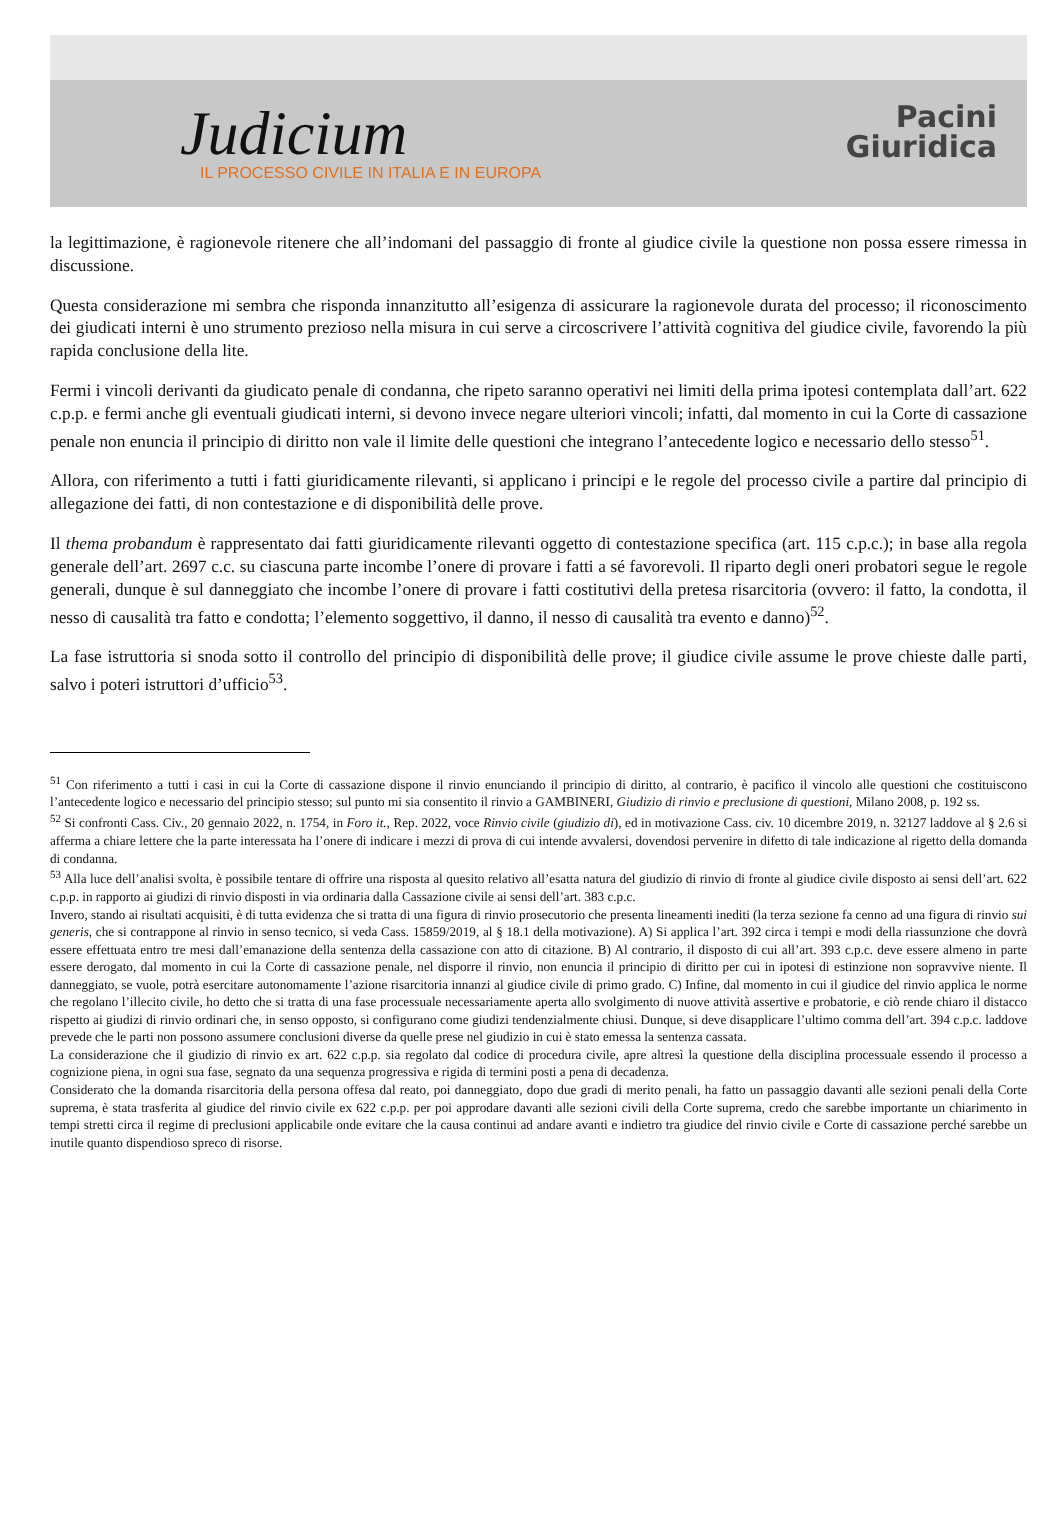Judicium
IL PROCESSO CIVILE IN ITALIA E IN EUROPA
Pacini
Giuridica
la legittimazione, è ragionevole ritenere che all’indomani del passaggio di fronte al giudice civile la questione non possa essere rimessa in discussione.
Questa considerazione mi sembra che risponda innanzitutto all’esigenza di assicurare la ragionevole durata del processo; il riconoscimento dei giudicati interni è uno strumento prezioso nella misura in cui serve a circoscrivere l’attività cognitiva del giudice civile, favorendo la più rapida conclusione della lite.
Fermi i vincoli derivanti da giudicato penale di condanna, che ripeto saranno operativi nei limiti della prima ipotesi contemplata dall’art. 622 c.p.p. e fermi anche gli eventuali giudicati interni, si devono invece negare ulteriori vincoli; infatti, dal momento in cui la Corte di cassazione penale non enuncia il principio di diritto non vale il limite delle questioni che integrano l’antecedente logico e necessario dello stesso<sup>51</sup>.
Allora, con riferimento a tutti i fatti giuridicamente rilevanti, si applicano i principi e le regole del processo civile a partire dal principio di allegazione dei fatti, di non contestazione e di disponibilità delle prove.
Il thema probandum è rappresentato dai fatti giuridicamente rilevanti oggetto di contestazione specifica (art. 115 c.p.c.); in base alla regola generale dell’art. 2697 c.c. su ciascuna parte incombe l’onere di provare i fatti a sé favorevoli. Il riparto degli oneri probatori segue le regole generali, dunque è sul danneggiato che incombe l’onere di provare i fatti costitutivi della pretesa risarcitoria (ovvero: il fatto, la condotta, il nesso di causalità tra fatto e condotta; l’elemento soggettivo, il danno, il nesso di causalità tra evento e danno)<sup>52</sup>.
La fase istruttoria si snoda sotto il controllo del principio di disponibilità delle prove; il giudice civile assume le prove chieste dalle parti, salvo i poteri istruttori d’ufficio<sup>53</sup>.
<sup>51</sup> Con riferimento a tutti i casi in cui la Corte di cassazione dispone il rinvio enunciando il principio di diritto, al contrario, è pacifico il vincolo alle questioni che costituiscono l’antecedente logico e necessario del principio stesso; sul punto mi sia consentito il rinvio a GAMBINERI, Giudizio di rinvio e preclusione di questioni, Milano 2008, p. 192 ss.
<sup>52</sup> Si confronti Cass. Civ., 20 gennaio 2022, n. 1754, in Foro it., Rep. 2022, voce Rinvio civile (giudizio di), ed in motivazione Cass. civ. 10 dicembre 2019, n. 32127 laddove al § 2.6 si afferma a chiare lettere che la parte interessata ha l’onere di indicare i mezzi di prova di cui intende avvalersi, dovendosi pervenire in difetto di tale indicazione al rigetto della domanda di condanna.
<sup>53</sup> Alla luce dell’analisi svolta, è possibile tentare di offrire una risposta al quesito relativo all’esatta natura del giudizio di rinvio di fronte al giudice civile disposto ai sensi dell’art. 622 c.p.p. in rapporto ai giudizi di rinvio disposti in via ordinaria dalla Cassazione civile ai sensi dell’art. 383 c.p.c.
Invero, stando ai risultati acquisiti, è di tutta evidenza che si tratta di una figura di rinvio prosecutorio che presenta lineamenti inediti (la terza sezione fa cenno ad una figura di rinvio sui generis, che si contrappone al rinvio in senso tecnico, si veda Cass. 15859/2019, al § 18.1 della motivazione). A) Si applica l’art. 392 circa i tempi e modi della riassunzione che dovrà essere effettuata entro tre mesi dall’emanazione della sentenza della cassazione con atto di citazione. B) Al contrario, il disposto di cui all’art. 393 c.p.c. deve essere almeno in parte essere derogato, dal momento in cui la Corte di cassazione penale, nel disporre il rinvio, non enuncia il principio di diritto per cui in ipotesi di estinzione non sopravvive niente. Il danneggiato, se vuole, potrà esercitare autonomamente l’azione risarcitoria innanzi al giudice civile di primo grado. C) Infine, dal momento in cui il giudice del rinvio applica le norme che regolano l’illecito civile, ho detto che si tratta di una fase processuale necessariamente aperta allo svolgimento di nuove attività assertive e probatorie, e ciò rende chiaro il distacco rispetto ai giudizi di rinvio ordinari che, in senso opposto, si configurano come giudizi tendenzialmente chiusi. Dunque, si deve disapplicare l’ultimo comma dell’art. 394 c.p.c. laddove prevede che le parti non possono assumere conclusioni diverse da quelle prese nel giudizio in cui è stato emessa la sentenza cassata.
La considerazione che il giudizio di rinvio ex art. 622 c.p.p. sia regolato dal codice di procedura civile, apre altresì la questione della disciplina processuale essendo il processo a cognizione piena, in ogni sua fase, segnato da una sequenza progressiva e rigida di termini posti a pena di decadenza.
Considerato che la domanda risarcitoria della persona offesa dal reato, poi danneggiato, dopo due gradi di merito penali, ha fatto un passaggio davanti alle sezioni penali della Corte suprema, è stata trasferita al giudice del rinvio civile ex 622 c.p.p. per poi approdare davanti alle sezioni civili della Corte suprema, credo che sarebbe importante un chiarimento in tempi stretti circa il regime di preclusioni applicabile onde evitare che la causa continui ad andare avanti e indietro tra giudice del rinvio civile e Corte di cassazione perché sarebbe un inutile quanto dispendioso spreco di risorse.